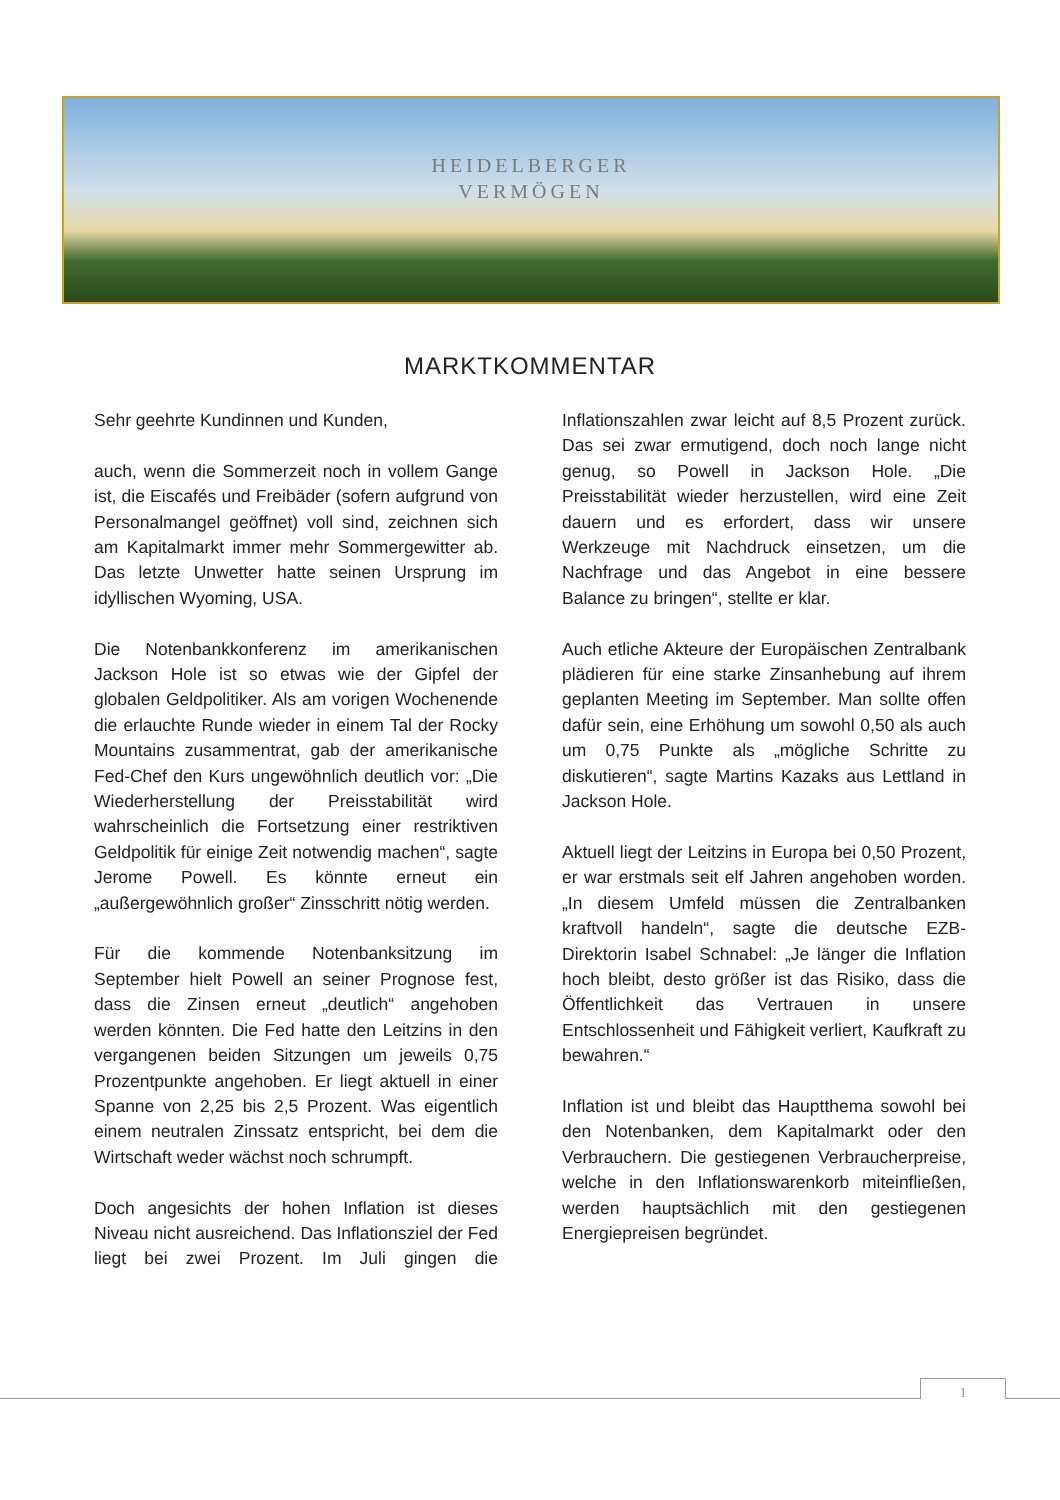HEIDELBERGER
VERMÖGEN
MARKTKOMMENTAR
Sehr geehrte Kundinnen und Kunden,
auch, wenn die Sommerzeit noch in vollem Gange ist, die Eiscafés und Freibäder (sofern aufgrund von Personalmangel geöffnet) voll sind, zeichnen sich am Kapitalmarkt immer mehr Sommergewitter ab. Das letzte Unwetter hatte seinen Ursprung im idyllischen Wyoming, USA.
Die Notenbankkonferenz im amerikanischen Jackson Hole ist so etwas wie der Gipfel der globalen Geldpolitiker. Als am vorigen Wochenende die erlauchte Runde wieder in einem Tal der Rocky Mountains zusammentrat, gab der amerikanische Fed-Chef den Kurs ungewöhnlich deutlich vor: „Die Wiederherstellung der Preisstabilität wird wahrscheinlich die Fortsetzung einer restriktiven Geldpolitik für einige Zeit notwendig machen“, sagte Jerome Powell. Es könnte erneut ein „außergewöhnlich großer“ Zinsschritt nötig werden.
Für die kommende Notenbanksitzung im September hielt Powell an seiner Prognose fest, dass die Zinsen erneut „deutlich“ angehoben werden könnten. Die Fed hatte den Leitzins in den vergangenen beiden Sitzungen um jeweils 0,75 Prozentpunkte angehoben. Er liegt aktuell in einer Spanne von 2,25 bis 2,5 Prozent. Was eigentlich einem neutralen Zinssatz entspricht, bei dem die Wirtschaft weder wächst noch schrumpft.
Doch angesichts der hohen Inflation ist dieses Niveau nicht ausreichend. Das Inflationsziel der Fed liegt bei zwei Prozent. Im Juli gingen die Inflationszahlen zwar leicht auf 8,5 Prozent zurück. Das sei zwar ermutigend, doch noch lange nicht genug, so Powell in Jackson Hole. „Die Preisstabilität wieder herzustellen, wird eine Zeit dauern und es erfordert, dass wir unsere Werkzeuge mit Nachdruck einsetzen, um die Nachfrage und das Angebot in eine bessere Balance zu bringen“, stellte er klar.
Auch etliche Akteure der Europäischen Zentralbank plädieren für eine starke Zinsanhebung auf ihrem geplanten Meeting im September. Man sollte offen dafür sein, eine Erhöhung um sowohl 0,50 als auch um 0,75 Punkte als „mögliche Schritte zu diskutieren“, sagte Martins Kazaks aus Lettland in Jackson Hole.
Aktuell liegt der Leitzins in Europa bei 0,50 Prozent, er war erstmals seit elf Jahren angehoben worden. „In diesem Umfeld müssen die Zentralbanken kraftvoll handeln“, sagte die deutsche EZB-Direktorin Isabel Schnabel: „Je länger die Inflation hoch bleibt, desto größer ist das Risiko, dass die Öffentlichkeit das Vertrauen in unsere Entschlossenheit und Fähigkeit verliert, Kaufkraft zu bewahren.“
Inflation ist und bleibt das Hauptthema sowohl bei den Notenbanken, dem Kapitalmarkt oder den Verbrauchern. Die gestiegenen Verbraucherpreise, welche in den Inflationswarenkorb miteinfließen, werden hauptsächlich mit den gestiegenen Energiepreisen begründet.
1